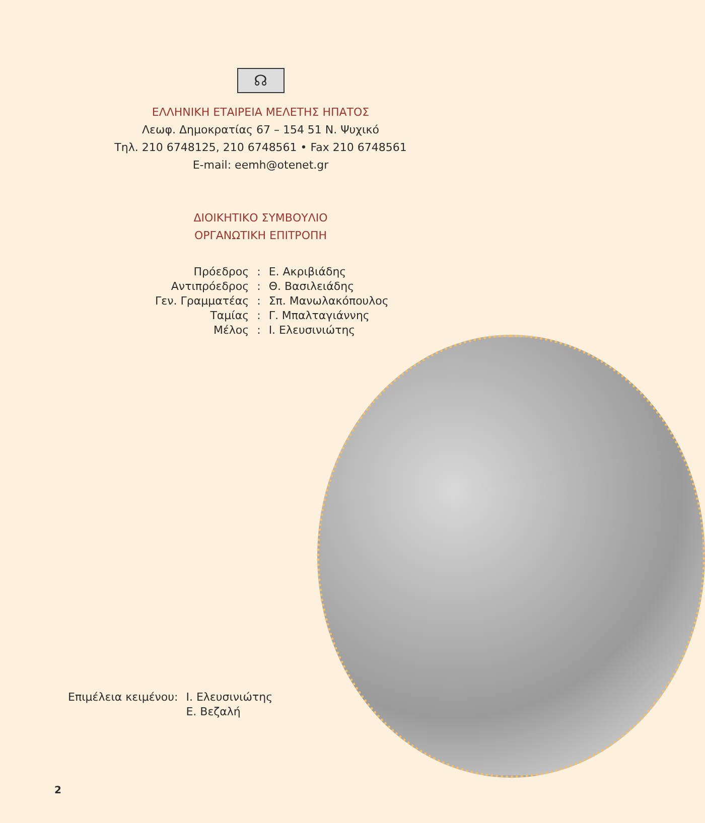☊
ΕΛΛΗΝΙΚΗ ΕΤΑΙΡΕΙΑ ΜΕΛΕΤΗΣ ΗΠΑΤΟΣ
Λεωφ. Δημοκρατίας 67 – 154 51 Ν. Ψυχικό
Τηλ. 210 6748125, 210 6748561 • Fax 210 6748561
E-mail: eemh@otenet.gr
ΔΙΟΙΚΗΤΙΚΟ ΣΥΜΒΟΥΛΙΟ
ΟΡΓΑΝΩΤΙΚΗ ΕΠΙΤΡΟΠΗ
| Πρόεδρος | : | Ε. Ακριβιάδης |
| Αντιπρόεδρος | : | Θ. Βασιλειάδης |
| Γεν. Γραμματέας | : | Σπ. Μανωλακόπουλος |
| Ταμίας | : | Γ. Μπαλταγιάννης |
| Μέλος | : | Ι. Ελευσινιώτης |
| Επιμέλεια κειμένου: | Ι. Ελευσινιώτης |
| | Ε. Βεζαλή |
2